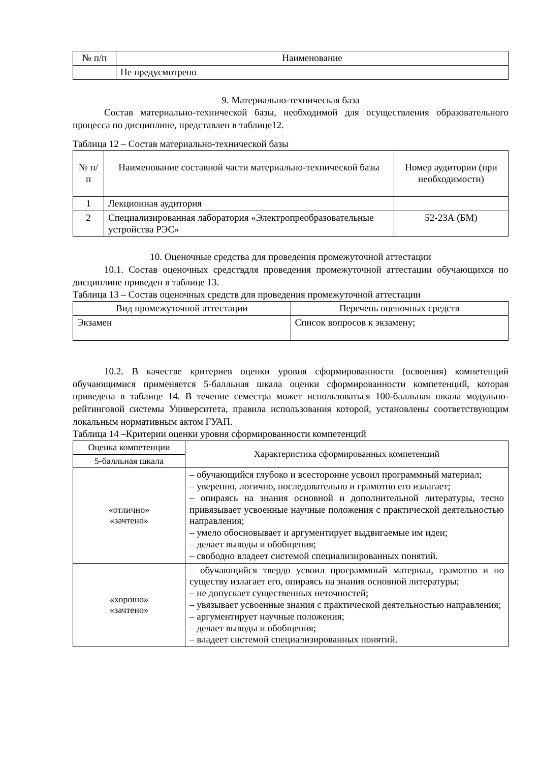| № п/п | Наименование |
| --- | --- |
| | Не предусмотрено |
9. Материально-техническая база
Состав материально-технической базы, необходимой для осуществления образовательного процесса по дисциплине, представлен в таблице12.
Таблица 12 – Состав материально-технической базы
| № п/п | Наименование составной части материально-технической базы | Номер аудитории (при необходимости) |
| --- | --- | --- |
| 1 | Лекционная аудитория | |
| 2 | Специализированная лаборатория «Электропреобразовательные устройства РЭС» | 52-23А (БМ) |
10. Оценочные средства для проведения промежуточной аттестации
10.1. Состав оценочных средствдля проведения промежуточной аттестации обучающихся по дисциплине приведен в таблице 13.
Таблица 13 – Состав оценочных средств для проведения промежуточной аттестации
| Вид промежуточной аттестации | Перечень оценочных средств |
| --- | --- |
| Экзамен | Список вопросов к экзамену; |
10.2. В качестве критериев оценки уровня сформированности (освоения) компетенций обучающимися применяется 5-балльная шкала оценки сформированности компетенций, которая приведена в таблице 14. В течение семестра может использоваться 100-балльная шкала модульно-рейтинговой системы Университета, правила использования которой, установлены соответствующим локальным нормативным актом ГУАП.
Таблица 14 –Критерии оценки уровня сформированности компетенций
| Оценка компетенции | Характеристика сформированных компетенций |
| --- | --- |
| 5-балльная шкала | |
| «отлично» «зачтено» | – обучающийся глубоко и всесторонне усвоил программный материал; – уверенно, логично, последовательно и грамотно его излагает; – опираясь на знания основной и дополнительной литературы, тесно привязывает усвоенные научные положения с практической деятельностью направления; – умело обосновывает и аргументирует выдвигаемые им идеи; – делает выводы и обобщения; – свободно владеет системой специализированных понятий. |
| «хорошо» «зачтено» | – обучающийся твердо усвоил программный материал, грамотно и по существу излагает его, опираясь на знания основной литературы; – не допускает существенных неточностей; – увязывает усвоенные знания с практической деятельностью направления; – аргументирует научные положения; – делает выводы и обобщения; – владеет системой специализированных понятий. |